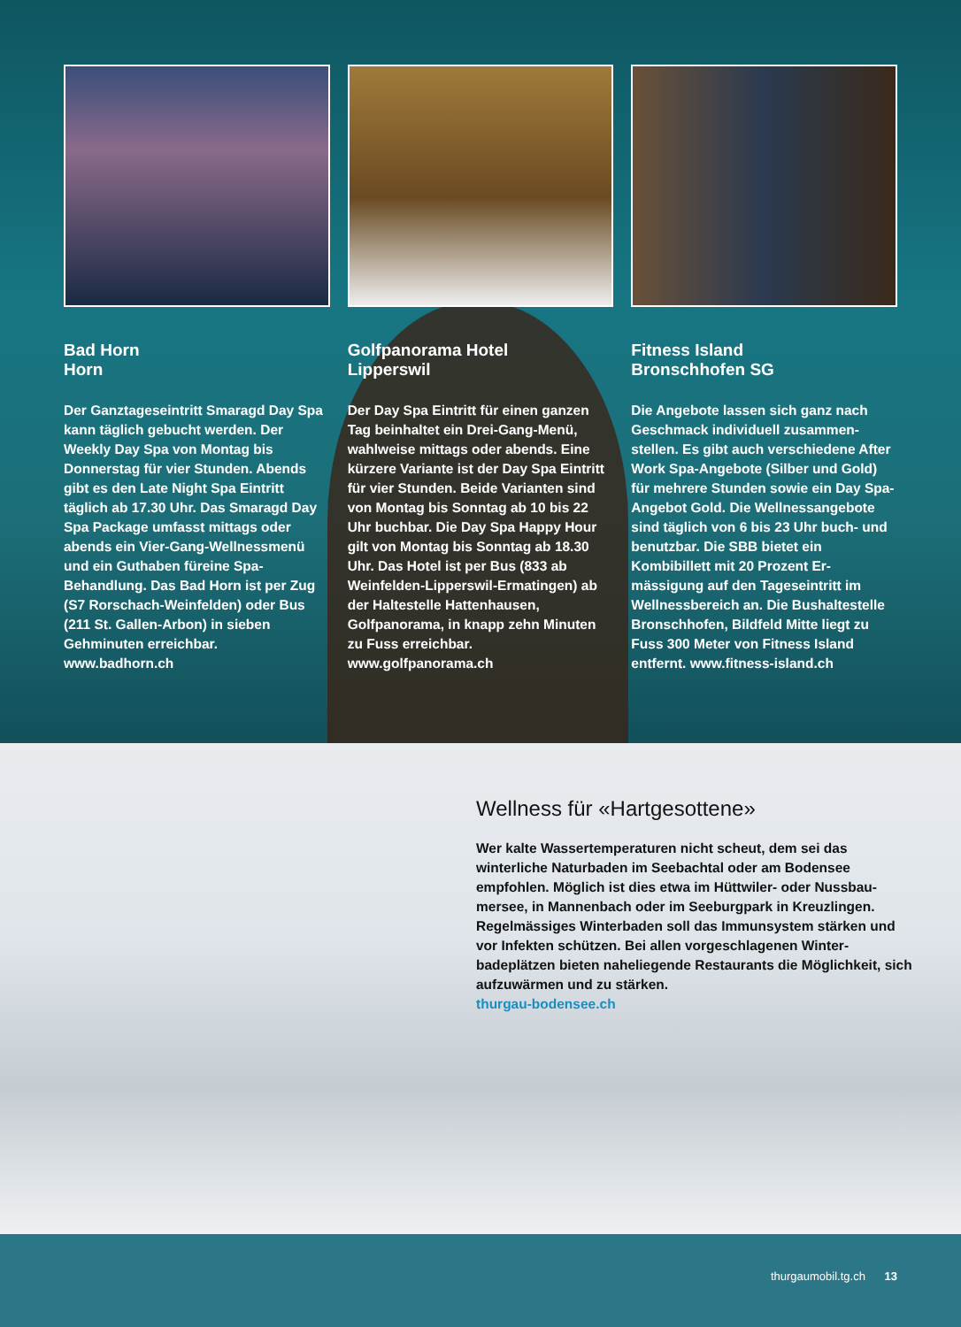Bad Horn
Horn
Der Ganztageseintritt Smaragd Day Spa kann täglich gebucht werden. Der Weekly Day Spa von Montag bis Donnerstag für vier Stunden. Abends gibt es den Late Night Spa Eintritt täglich ab 17.30 Uhr. Das Smaragd Day Spa Package umfasst mittags oder abends ein Vier-Gang-Wellnessmenü und ein Guthaben füreine Spa-Behandlung. Das Bad Horn ist per Zug (S7 Rorschach-Weinfelden) oder Bus (211 St. Gallen-Arbon) in sieben Gehminuten er­reichbar. www.badhorn.ch
Golfpanorama Hotel
Lipperswil
Der Day Spa Eintritt für einen ganzen Tag beinhaltet ein Drei-Gang-Menü, wahlweise mittags oder abends. Eine kürzere Variante ist der Day Spa Eintritt für vier Stunden. Beide Vari­anten sind von Montag bis Sonntag ab 10 bis 22 Uhr buchbar. Die Day Spa Happy Hour gilt von Montag bis Sonntag ab 18.30 Uhr. Das Hotel ist per Bus (833 ab Weinfelden-Lippers­wil-Ermatingen) ab der Haltestelle Hattenhausen, Golfpanorama, in knapp zehn Minuten zu Fuss erreich­bar. www.golfpanorama.ch
Fitness Island
Bronschhofen SG
Die Angebote lassen sich ganz nach Geschmack individuell zusammen­stellen. Es gibt auch verschiedene After Work Spa-Angebote (Silber und Gold) für mehrere Stunden sowie ein Day Spa-Angebot Gold. Die Wellness­angebote sind täglich von 6 bis 23 Uhr buch- und benutzbar. Die SBB bietet ein Kombibillett mit 20 Prozent Er­mässigung auf den Tageseintritt im Wellnessbereich an. Die Bushaltestelle Bronschhofen, Bildfeld Mitte liegt zu Fuss 300 Meter von Fitness Island entfernt. www.fitness-island.ch
Wellness für «Hartgesottene»
Wer kalte Wassertemperaturen nicht scheut, dem sei das winterliche Naturbaden im Seebachtal oder am Bodensee empfohlen. Möglich ist dies etwa im Hüttwiler- oder Nussbau­mersee, in Mannenbach oder im Seeburgpark in Kreuzlingen. Regelmässiges Winterbaden soll das Immunsystem stärken und vor Infekten schützen. Bei allen vorgeschlagenen Winter­badeplätzen bieten naheliegende Restaurants die Möglich­keit, sich aufzuwärmen und zu stärken.
thurgau-bodensee.ch
thurgaumobil.tg.ch 13